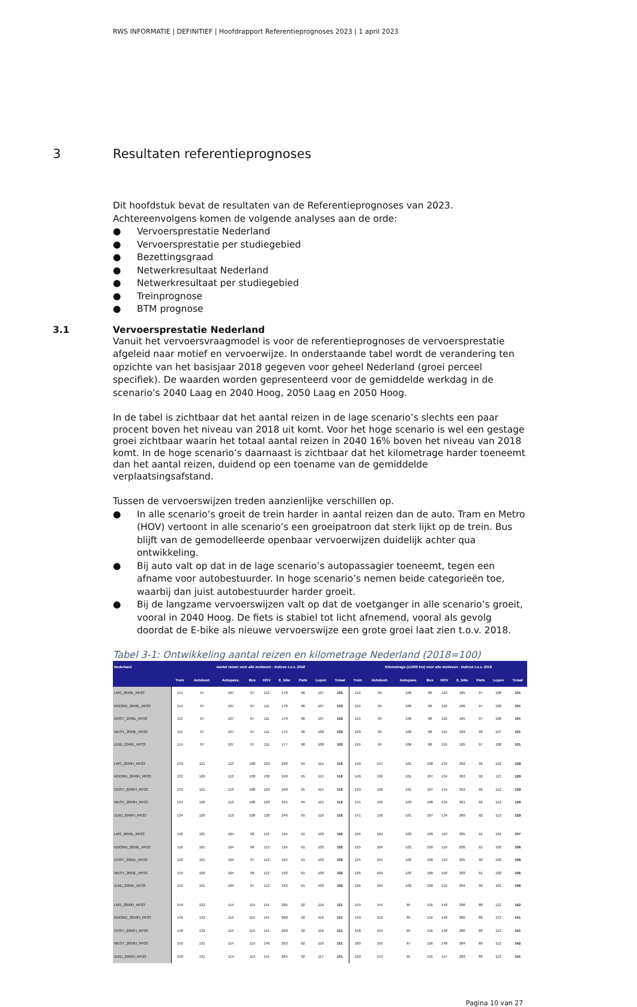RWS INFORMATIE | DEFINITIEF | Hoofdrapport Referentieprognoses 2023 | 1 april 2023
3 Resultaten referentieprognoses
Dit hoofdstuk bevat de resultaten van de Referentieprognoses van 2023. Achtereenvolgens komen de volgende analyses aan de orde:
● Vervoersprestatie Nederland
● Vervoersprestatie per studiegebied
● Bezettingsgraad
● Netwerkresultaat Nederland
● Netwerkresultaat per studiegebied
● Treinprognose
● BTM prognose
3.1 Vervoersprestatie Nederland
Vanuit het vervoersvraagmodel is voor de referentieprognoses de vervoersprestatie afgeleid naar motief en vervoerwijze. In onderstaande tabel wordt de verandering ten opzichte van het basisjaar 2018 gegeven voor geheel Nederland (groei perceel specifiek). De waarden worden gepresenteerd voor de gemiddelde werkdag in de scenario’s 2040 Laag en 2040 Hoog, 2050 Laag en 2050 Hoog.
In de tabel is zichtbaar dat het aantal reizen in de lage scenario’s slechts een paar procent boven het niveau van 2018 uit komt. Voor het hoge scenario is wel een gestage groei zichtbaar waarin het totaal aantal reizen in 2040 16% boven het niveau van 2018 komt. In de hoge scenario’s daarnaast is zichtbaar dat het kilometrage harder toeneemt dan het aantal reizen, duidend op een toename van de gemiddelde verplaatsingsafstand.
Tussen de vervoerswijzen treden aanzienlijke verschillen op.
● In alle scenario’s groeit de trein harder in aantal reizen dan de auto. Tram en Metro (HOV) vertoont in alle scenario’s een groeipatroon dat sterk lijkt op de trein. Bus blijft van de gemodelleerde openbaar vervoerwijzen duidelijk achter qua ontwikkeling.
● Bij auto valt op dat in de lage scenario’s autopassagier toeneemt, tegen een afname voor autobestuurder. In hoge scenario’s nemen beide categorieën toe, waarbij dan juist autobestuurder harder groeit.
● Bij de langzame vervoerswijzen valt op dat de voetganger in alle scenario’s groeit, vooral in 2040 Hoog. De fiets is stabiel tot licht afnemend, vooral als gevolg doordat de E-bike als nieuwe vervoerswijze een grote groei laat zien t.o.v. 2018.
Tabel 3-1: Ontwikkeling aantal reizen en kilometrage Nederland (2018=100)
| Nederland | Aantal reizen voor alle motieven - Indices t.o.v. 2018 | | | | | | | | | Kilometrage (x1000 km) voor alle motieven - Indices t.o.v. 2018 | | | | | | | | |
| --- | --- | --- | --- | --- | --- | --- | --- | --- | --- | --- | --- | --- | --- | --- | --- | --- | --- | --- |
| | Trein | Autobest. | Autopass. | Bus | HOV | E_bike | Fiets | Lopen | Totaal | Trein | Autobest. | Autopass. | Bus | HOV | E_bike | Fiets | Lopen | Totaal |
| LMS_2040L_RP23 | 114 | 97 | 107 | 97 | 112 | 178 | 98 | 107 | 103 | 119 | 95 | 106 | 98 | 116 | 185 | 97 | 106 | 101 |
| NOORD_2040L_RP23 | 114 | 97 | 107 | 97 | 111 | 178 | 98 | 107 | 103 | 119 | 95 | 106 | 98 | 116 | 186 | 97 | 106 | 101 |
| OOST_2040L_RP23 | 113 | 97 | 107 | 97 | 111 | 178 | 98 | 107 | 103 | 119 | 95 | 106 | 98 | 116 | 185 | 97 | 106 | 101 |
| WEST_2040L_RP23 | 115 | 97 | 107 | 97 | 111 | 175 | 98 | 108 | 103 | 120 | 95 | 106 | 98 | 115 | 183 | 98 | 107 | 101 |
| ZUID_2040L_RP23 | 114 | 97 | 107 | 97 | 111 | 177 | 98 | 108 | 103 | 119 | 95 | 106 | 98 | 116 | 185 | 97 | 106 | 101 |
| LMS_2040H_RP23 | 133 | 121 | 113 | 108 | 129 | 248 | 94 | 115 | 116 | 140 | 137 | 101 | 108 | 134 | 262 | 92 | 112 | 129 |
| NOORD_2040H_RP23 | 133 | 120 | 113 | 108 | 130 | 248 | 95 | 115 | 116 | 140 | 136 | 101 | 107 | 134 | 263 | 92 | 113 | 129 |
| OOST_2040H_RP23 | 133 | 121 | 113 | 108 | 129 | 248 | 95 | 115 | 116 | 139 | 136 | 101 | 107 | 134 | 263 | 92 | 112 | 129 |
| WEST_2040H_RP23 | 134 | 120 | 113 | 108 | 129 | 245 | 94 | 115 | 116 | 141 | 136 | 103 | 108 | 134 | 261 | 92 | 112 | 129 |
| ZUID_2040H_RP23 | 134 | 120 | 113 | 108 | 130 | 246 | 95 | 116 | 116 | 141 | 136 | 101 | 107 | 134 | 260 | 92 | 113 | 129 |
| LMS_2050L_RP23 | 118 | 101 | 104 | 98 | 113 | 194 | 91 | 103 | 102 | 126 | 104 | 103 | 100 | 119 | 205 | 91 | 101 | 107 |
| NOORD_2050L_RP23 | 118 | 101 | 104 | 98 | 113 | 195 | 91 | 103 | 102 | 125 | 104 | 102 | 100 | 119 | 206 | 91 | 102 | 106 |
| OOST_2050L_RP23 | 118 | 101 | 104 | 97 | 113 | 194 | 91 | 103 | 102 | 125 | 104 | 102 | 100 | 119 | 205 | 90 | 102 | 106 |
| WEST_2050L_RP23 | 119 | 100 | 104 | 98 | 112 | 192 | 91 | 103 | 102 | 126 | 104 | 103 | 100 | 118 | 203 | 91 | 102 | 106 |
| ZUID_2050L_RP23 | 119 | 101 | 104 | 97 | 113 | 193 | 91 | 103 | 102 | 126 | 104 | 102 | 100 | 119 | 204 | 90 | 101 | 106 |
| LMS_2050H_RP23 | 149 | 132 | 114 | 115 | 141 | 266 | 92 | 116 | 121 | 159 | 154 | 95 | 116 | 148 | 286 | 88 | 112 | 142 |
| NOORD_2050H_RP23 | 149 | 132 | 114 | 115 | 141 | 268 | 92 | 116 | 121 | 159 | 152 | 95 | 116 | 148 | 286 | 88 | 113 | 141 |
| OOST_2050H_RP23 | 148 | 132 | 114 | 115 | 141 | 268 | 92 | 116 | 121 | 158 | 154 | 95 | 116 | 148 | 286 | 88 | 113 | 141 |
| WEST_2050H_RP23 | 150 | 131 | 114 | 115 | 140 | 263 | 92 | 116 | 121 | 160 | 155 | 97 | 116 | 148 | 284 | 89 | 112 | 142 |
| ZUID_2050H_RP23 | 150 | 131 | 114 | 115 | 141 | 265 | 92 | 117 | 121 | 160 | 153 | 95 | 116 | 147 | 283 | 88 | 113 | 141 |
Pagina 10 van 27